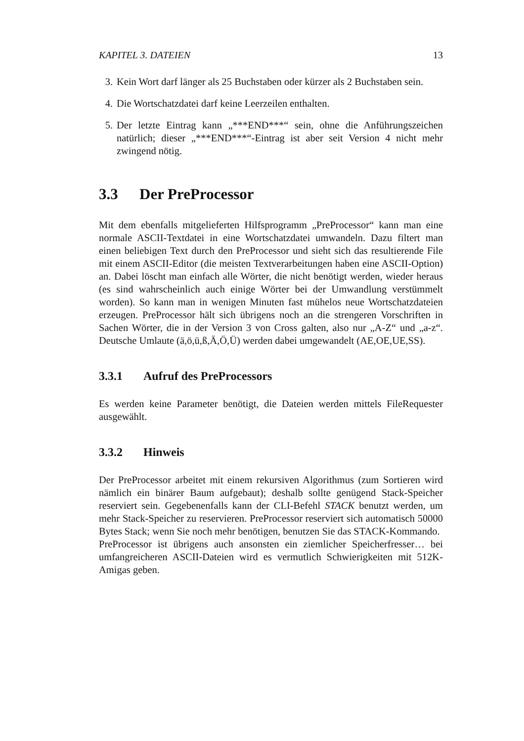KAPITEL 3. DATEIEN 13
3. Kein Wort darf länger als 25 Buchstaben oder kürzer als 2 Buchstaben sein.
4. Die Wortschatzdatei darf keine Leerzeilen enthalten.
5. Der letzte Eintrag kann „***END***“ sein, ohne die Anführungszeichen natürlich; dieser „***END***“-Eintrag ist aber seit Version 4 nicht mehr zwingend nötig.
3.3 Der PreProcessor
Mit dem ebenfalls mitgelieferten Hilfsprogramm „PreProcessor“ kann man eine normale ASCII-Textdatei in eine Wortschatzdatei umwandeln. Dazu filtert man einen beliebigen Text durch den PreProcessor und sieht sich das resultierende File mit einem ASCII-Editor (die meisten Textverarbeitungen haben eine ASCII-Option) an. Dabei löscht man einfach alle Wörter, die nicht benötigt werden, wieder heraus (es sind wahrscheinlich auch einige Wörter bei der Umwandlung verstümmelt worden). So kann man in wenigen Minuten fast mühelos neue Wortschatzdateien erzeugen. PreProcessor hält sich übrigens noch an die strengeren Vorschriften in Sachen Wörter, die in der Version 3 von Cross galten, also nur „A-Z“ und „a-z“. Deutsche Umlaute (ä,ö,ü,ß,Ä,Ö,Ü) werden dabei umgewandelt (AE,OE,UE,SS).
3.3.1 Aufruf des PreProcessors
Es werden keine Parameter benötigt, die Dateien werden mittels FileRequester ausgewählt.
3.3.2 Hinweis
Der PreProcessor arbeitet mit einem rekursiven Algorithmus (zum Sortieren wird nämlich ein binärer Baum aufgebaut); deshalb sollte genügend Stack-Speicher reserviert sein. Gegebenenfalls kann der CLI-Befehl STACK benutzt werden, um mehr Stack-Speicher zu reservieren. PreProcessor reserviert sich automatisch 50000 Bytes Stack; wenn Sie noch mehr benötigen, benutzen Sie das STACK-Kommando.
PreProcessor ist übrigens auch ansonsten ein ziemlicher Speicherfresser… bei umfangreicheren ASCII-Dateien wird es vermutlich Schwierigkeiten mit 512K-Amigas geben.